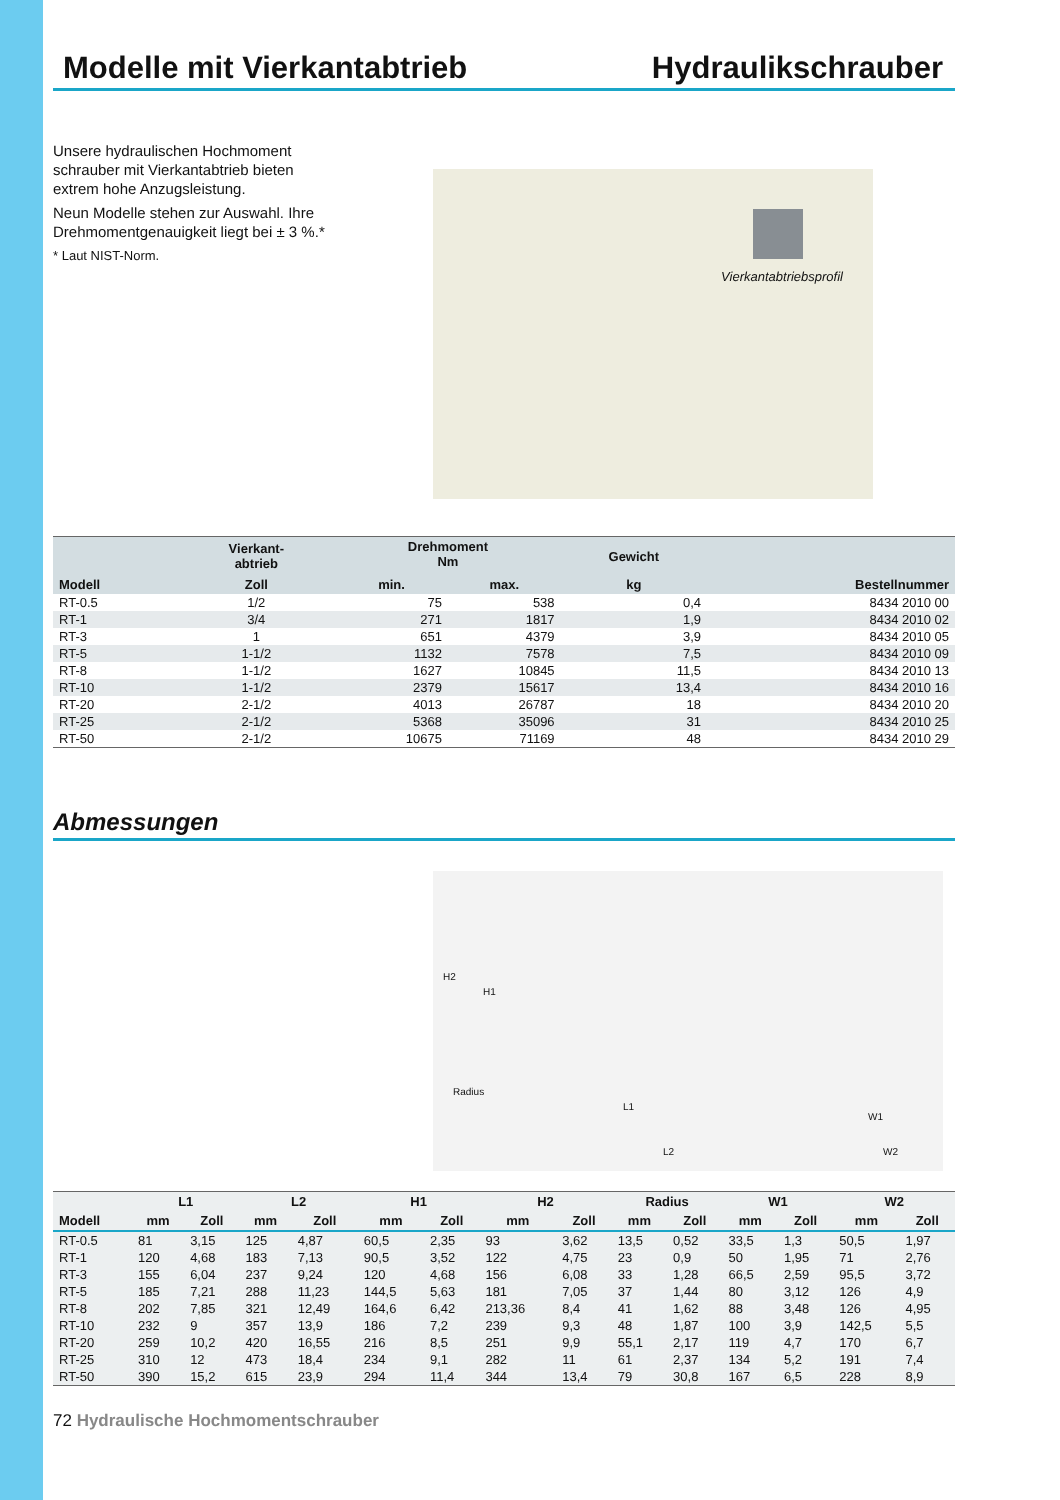Modelle mit Vierkantabtrieb Hydraulikschrauber
Unsere hydraulischen Hochmoment schrauber mit Vierkantabtrieb bieten extrem hohe Anzugsleistung.
Neun Modelle stehen zur Auswahl. Ihre Drehmomentgenauigkeit liegt bei ± 3 %.*
* Laut NIST-Norm.
Vierkantabtriebsprofil
| | Vierkant- abtrieb | Drehmoment Nm | | Gewicht | |
| --- | --- | --- | --- | --- | --- |
| Modell | Zoll | min. | max. | kg | Bestellnummer |
| RT-0.5 | 1/2 | 75 | 538 | 0,4 | 8434 2010 00 |
| RT-1 | 3/4 | 271 | 1817 | 1,9 | 8434 2010 02 |
| RT-3 | 1 | 651 | 4379 | 3,9 | 8434 2010 05 |
| RT-5 | 1-1/2 | 1132 | 7578 | 7,5 | 8434 2010 09 |
| RT-8 | 1-1/2 | 1627 | 10845 | 11,5 | 8434 2010 13 |
| RT-10 | 1-1/2 | 2379 | 15617 | 13,4 | 8434 2010 16 |
| RT-20 | 2-1/2 | 4013 | 26787 | 18 | 8434 2010 20 |
| RT-25 | 2-1/2 | 5368 | 35096 | 31 | 8434 2010 25 |
| RT-50 | 2-1/2 | 10675 | 71169 | 48 | 8434 2010 29 |
Abmessungen
H2
H1
Radius
L1
L2
W1
W2
| | L1 | | L2 | | H1 | | H2 | | Radius | | W1 | | W2 | |
| --- | --- | --- | --- | --- | --- | --- | --- | --- | --- | --- | --- | --- | --- | --- |
| Modell | mm | Zoll | mm | Zoll | mm | Zoll | mm | Zoll | mm | Zoll | mm | Zoll | mm | Zoll |
| RT-0.5 | 81 | 3,15 | 125 | 4,87 | 60,5 | 2,35 | 93 | 3,62 | 13,5 | 0,52 | 33,5 | 1,3 | 50,5 | 1,97 |
| RT-1 | 120 | 4,68 | 183 | 7,13 | 90,5 | 3,52 | 122 | 4,75 | 23 | 0,9 | 50 | 1,95 | 71 | 2,76 |
| RT-3 | 155 | 6,04 | 237 | 9,24 | 120 | 4,68 | 156 | 6,08 | 33 | 1,28 | 66,5 | 2,59 | 95,5 | 3,72 |
| RT-5 | 185 | 7,21 | 288 | 11,23 | 144,5 | 5,63 | 181 | 7,05 | 37 | 1,44 | 80 | 3,12 | 126 | 4,9 |
| RT-8 | 202 | 7,85 | 321 | 12,49 | 164,6 | 6,42 | 213,36 | 8,4 | 41 | 1,62 | 88 | 3,48 | 126 | 4,95 |
| RT-10 | 232 | 9 | 357 | 13,9 | 186 | 7,2 | 239 | 9,3 | 48 | 1,87 | 100 | 3,9 | 142,5 | 5,5 |
| RT-20 | 259 | 10,2 | 420 | 16,55 | 216 | 8,5 | 251 | 9,9 | 55,1 | 2,17 | 119 | 4,7 | 170 | 6,7 |
| RT-25 | 310 | 12 | 473 | 18,4 | 234 | 9,1 | 282 | 11 | 61 | 2,37 | 134 | 5,2 | 191 | 7,4 |
| RT-50 | 390 | 15,2 | 615 | 23,9 | 294 | 11,4 | 344 | 13,4 | 79 | 30,8 | 167 | 6,5 | 228 | 8,9 |
72 Hydraulische Hochmomentschrauber